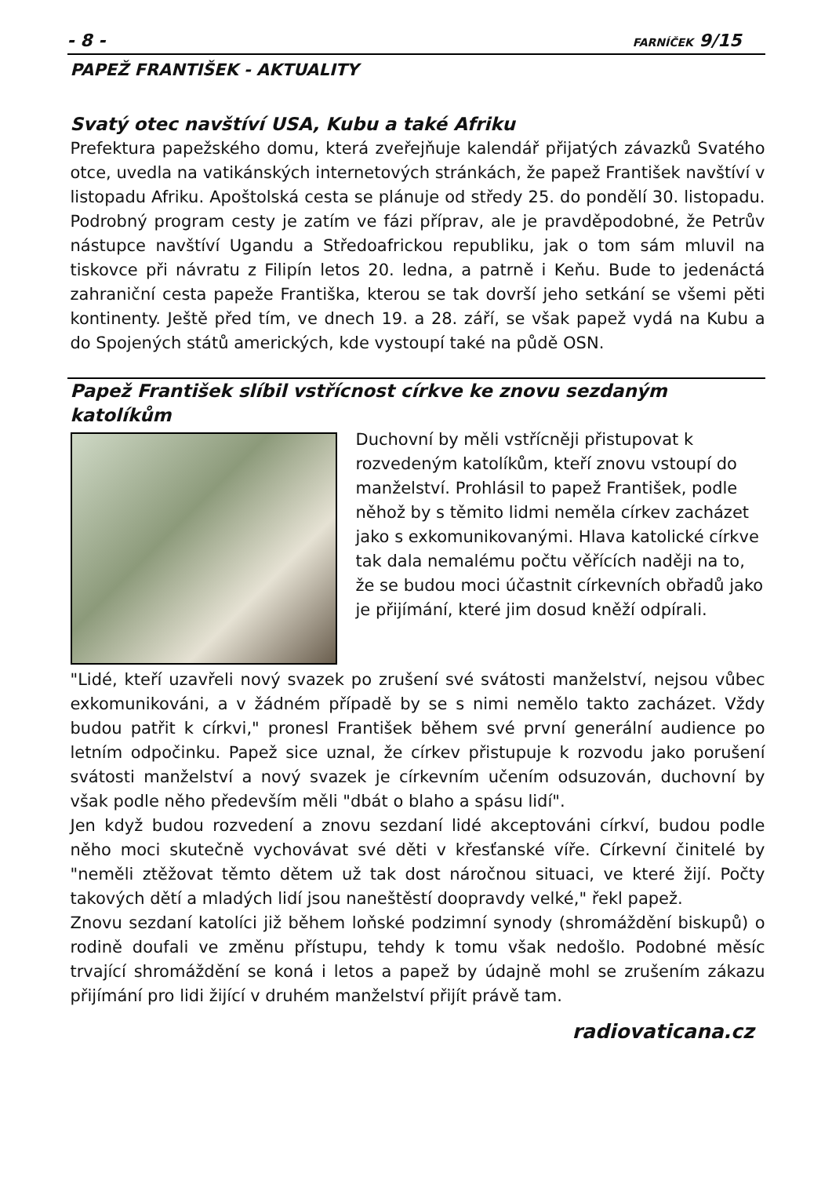- 8 - FARNÍČEK 9/15
PAPEŽ FRANTIŠEK - AKTUALITY
Svatý otec navštíví USA, Kubu a také Afriku
Prefektura papežského domu, která zveřejňuje kalendář přijatých závazků Svatého otce, uvedla na vatikánských internetových stránkách, že papež František navštíví v listopadu Afriku. Apoštolská cesta se plánuje od středy 25. do pondělí 30. listopadu. Podrobný program cesty je zatím ve fázi příprav, ale je pravděpodobné, že Petrův nástupce navštíví Ugandu a Středoafrickou republiku, jak o tom sám mluvil na tiskovce při návratu z Filipín letos 20. ledna, a patrně i Keňu. Bude to jedenáctá zahraniční cesta papeže Františka, kterou se tak dovrší jeho setkání se všemi pěti kontinenty. Ještě před tím, ve dnech 19. a 28. září, se však papež vydá na Kubu a do Spojených států amerických, kde vystoupí také na půdě OSN.
Papež František slíbil vstřícnost církve ke znovu sezdaným katolíkům
Duchovní by měli vstřícněji přistupovat k rozvedeným katolíkům, kteří znovu vstoupí do manželství. Prohlásil to papež František, podle něhož by s těmito lidmi neměla církev zacházet jako s exkomunikovanými. Hlava katolické církve tak dala nemalému počtu věřících naději na to, že se budou moci účastnit církevních obřadů jako je přijímání, které jim dosud kněží odpírali.
"Lidé, kteří uzavřeli nový svazek po zrušení své svátosti manželství, nejsou vůbec exkomunikováni, a v žádném případě by se s nimi nemělo takto zacházet. Vždy budou patřit k církvi," pronesl František během své první generální audience po letním odpočinku. Papež sice uznal, že církev přistupuje k rozvodu jako porušení svátosti manželství a nový svazek je církevním učením odsuzován, duchovní by však podle něho především měli "dbát o blaho a spásu lidí".
Jen když budou rozvedení a znovu sezdaní lidé akceptováni církví, budou podle něho moci skutečně vychovávat své děti v křesťanské víře. Církevní činitelé by "neměli ztěžovat těmto dětem už tak dost náročnou situaci, ve které žijí. Počty takových dětí a mladých lidí jsou naneštěstí doopravdy velké," řekl papež.
Znovu sezdaní katolíci již během loňské podzimní synody (shromáždění biskupů) o rodině doufali ve změnu přístupu, tehdy k tomu však nedošlo. Podobné měsíc trvající shromáždění se koná i letos a papež by údajně mohl se zrušením zákazu přijímání pro lidi žijící v druhém manželství přijít právě tam.
radiovaticana.cz